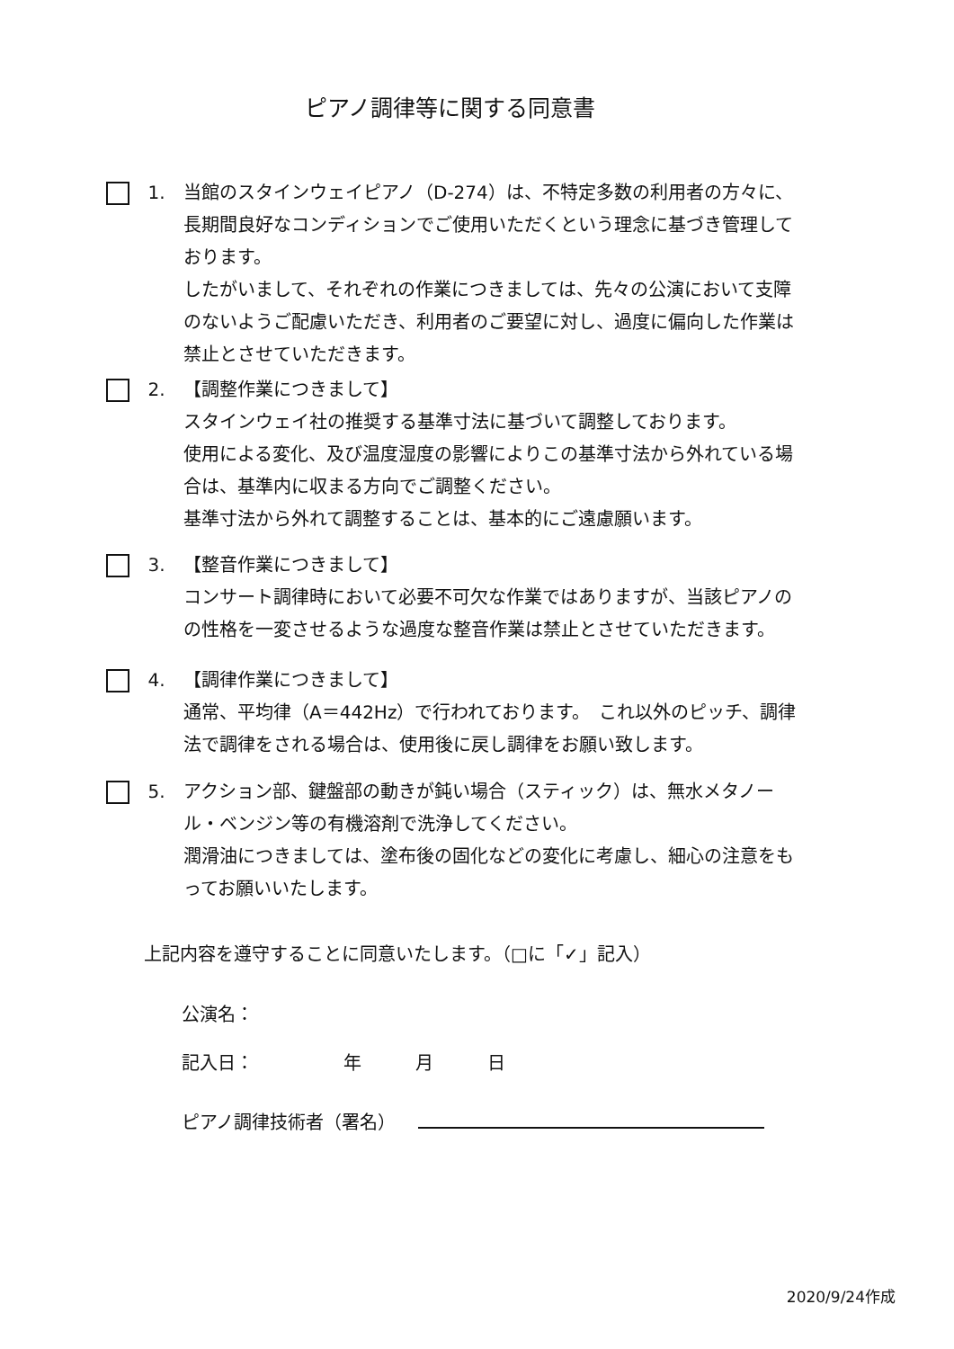ピアノ調律等に関する同意書
1. 当館のスタインウェイピアノ（D-274）は、不特定多数の利用者の方々に、長期間良好なコンディションでご使用いただくという理念に基づき管理しております。
したがいまして、それぞれの作業につきましては、先々の公演において支障のないようご配慮いただき、利用者のご要望に対し、過度に偏向した作業は禁止とさせていただきます。
2. 【調整作業につきまして】
スタインウェイ社の推奨する基準寸法に基づいて調整しております。
使用による変化、及び温度湿度の影響によりこの基準寸法から外れている場合は、基準内に収まる方向でご調整ください。
基準寸法から外れて調整することは、基本的にご遠慮願います。
3. 【整音作業につきまして】
コンサート調律時において必要不可欠な作業ではありますが、当該ピアノのの性格を一変させるような過度な整音作業は禁止とさせていただきます。
4. 【調律作業につきまして】
通常、平均律（A＝442Hz）で行われております。　これ以外のピッチ、調律法で調律をされる場合は、使用後に戻し調律をお願い致します。
5. アクション部、鍵盤部の動きが鈍い場合（スティック）は、無水メタノール・ベンジン等の有機溶剤で洗浄してください。
潤滑油につきましては、塗布後の固化などの変化に考慮し、細心の注意をもってお願いいたします。
上記内容を遵守することに同意いたします。（□に「✓」記入）
公演名：
記入日：　　　　　年　　　月　　　日
ピアノ調律技術者（署名）
2020/9/24作成